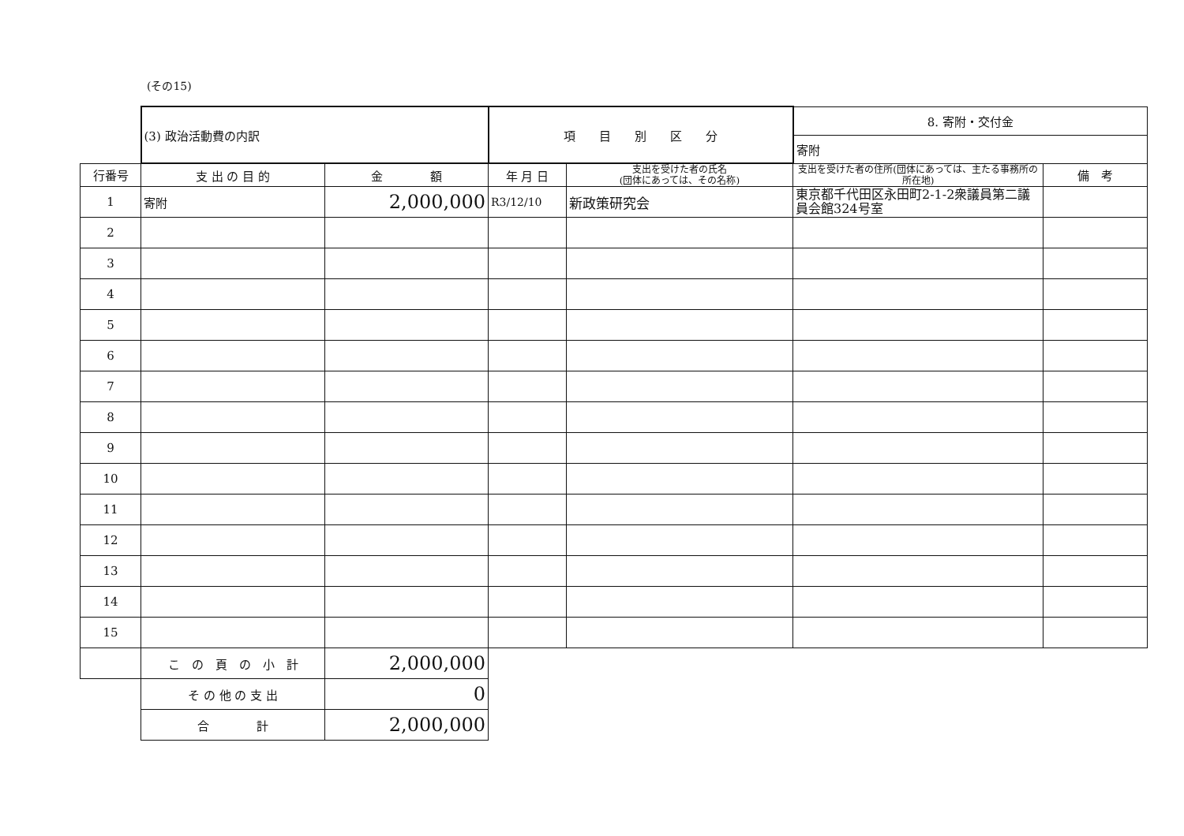(その15)
| | (3) 政治活動費の内訳 | | 項 目 別 区 分 | | 8. 寄附・交付金 | |
| | | | | | 寄附 | |
| 行番号 | 支 出 の 目 的 | 金 額 | 年 月 日 | 支出を受けた者の氏名 (団体にあっては、その名称) | 支出を受けた者の住所(団体にあっては、主たる事務所の所在地) | 備 考 |
| 1 | 寄附 | 2,000,000 | R3/12/10 | 新政策研究会 | 東京都千代田区永田町2-1-2衆議員第二議員会館324号室 | |
| 2 | | | | | | |
| 3 | | | | | | |
| 4 | | | | | | |
| 5 | | | | | | |
| 6 | | | | | | |
| 7 | | | | | | |
| 8 | | | | | | |
| 9 | | | | | | |
| 10 | | | | | | |
| 11 | | | | | | |
| 12 | | | | | | |
| 13 | | | | | | |
| 14 | | | | | | |
| 15 | | | | | | |
| | こ の 頁 の 小 計 | 2,000,000 | | | | |
| | そ の 他 の 支 出 | 0 | | | | |
| | 合 計 | 2,000,000 | | | | |